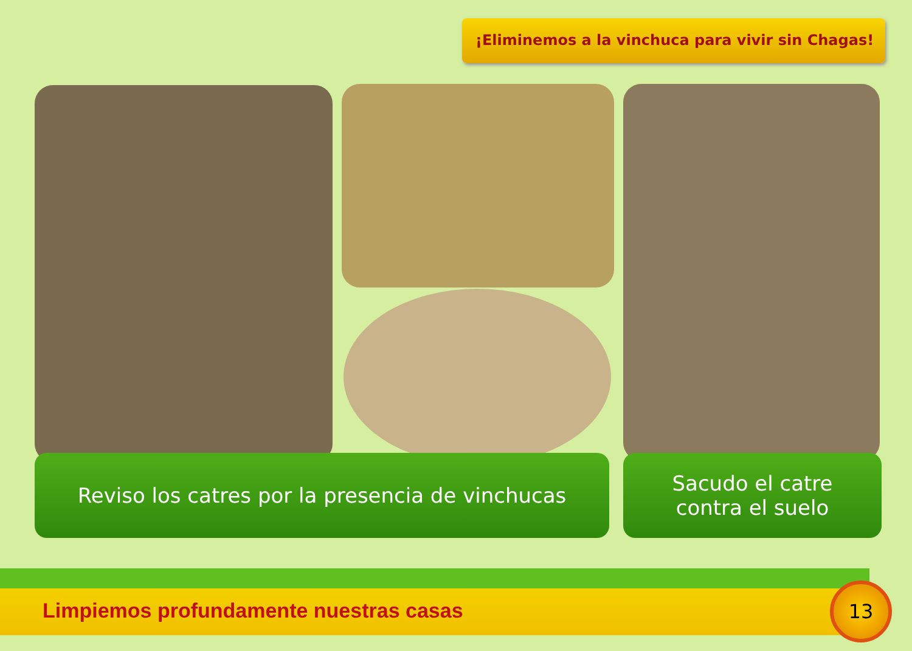¡Eliminemos a la vinchuca para vivir sin Chagas!
Reviso los catres por la presencia de vinchucas
Sacudo el catre
contra el suelo
Limpiemos profundamente nuestras casas
13